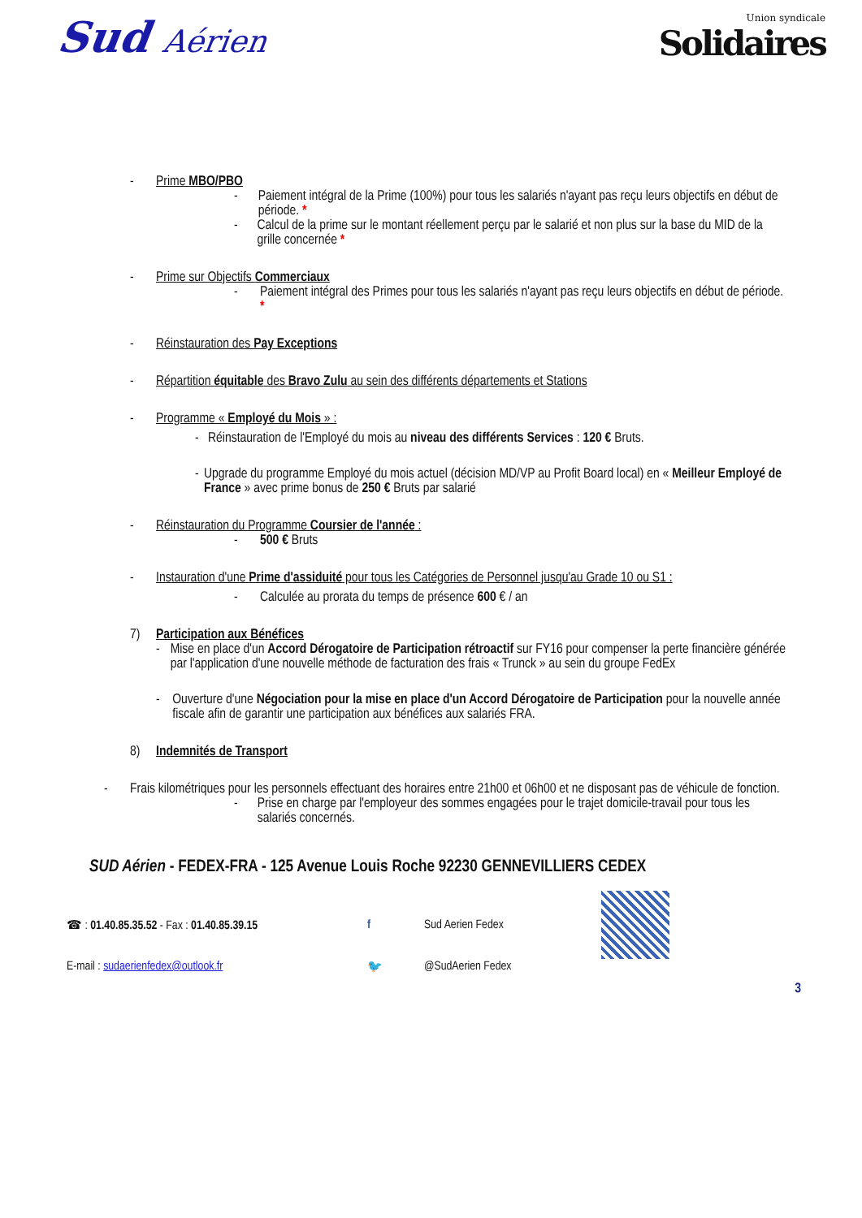Sud Aérien
Union syndicale
Solidaires
- Prime MBO/PBO
- Paiement intégral de la Prime (100%) pour tous les salariés n'ayant pas reçu leurs objectifs en début de période. *
- Calcul de la prime sur le montant réellement perçu par le salarié et non plus sur la base du MID de la grille concernée *
- Prime sur Objectifs Commerciaux
- Paiement intégral des Primes pour tous les salariés n'ayant pas reçu leurs objectifs en début de période. *
- Réinstauration des Pay Exceptions
- Répartition équitable des Bravo Zulu au sein des différents départements et Stations
- Programme « Employé du Mois » :
- Réinstauration de l'Employé du mois au niveau des différents Services : 120 € Bruts.
- Upgrade du programme Employé du mois actuel (décision MD/VP au Profit Board local) en « Meilleur Employé de France » avec prime bonus de 250 € Bruts par salarié
- Réinstauration du Programme Coursier de l'année :
- 500 € Bruts
- Instauration d'une Prime d'assiduité pour tous les Catégories de Personnel jusqu'au Grade 10 ou S1 :
- Calculée au prorata du temps de présence 600 € / an
7) Participation aux Bénéfices
- Mise en place d'un Accord Dérogatoire de Participation rétroactif sur FY16 pour compenser la perte financière générée par l'application d'une nouvelle méthode de facturation des frais « Trunck » au sein du groupe FedEx
- Ouverture d'une Négociation pour la mise en place d'un Accord Dérogatoire de Participation pour la nouvelle année fiscale afin de garantir une participation aux bénéfices aux salariés FRA.
8) Indemnités de Transport
- Frais kilométriques pour les personnels effectuant des horaires entre 21h00 et 06h00 et ne disposant pas de véhicule de fonction.
- Prise en charge par l'employeur des sommes engagées pour le trajet domicile-travail pour tous les salariés concernés.
SUD Aérien - FEDEX-FRA - 125 Avenue Louis Roche 92230 GENNEVILLIERS CEDEX
☎ : 01.40.85.35.52 - Fax : 01.40.85.39.15 f Sud Aerien Fedex
E-mail : sudaerienfedex@outlook.fr 🐦 @SudAerien Fedex
3